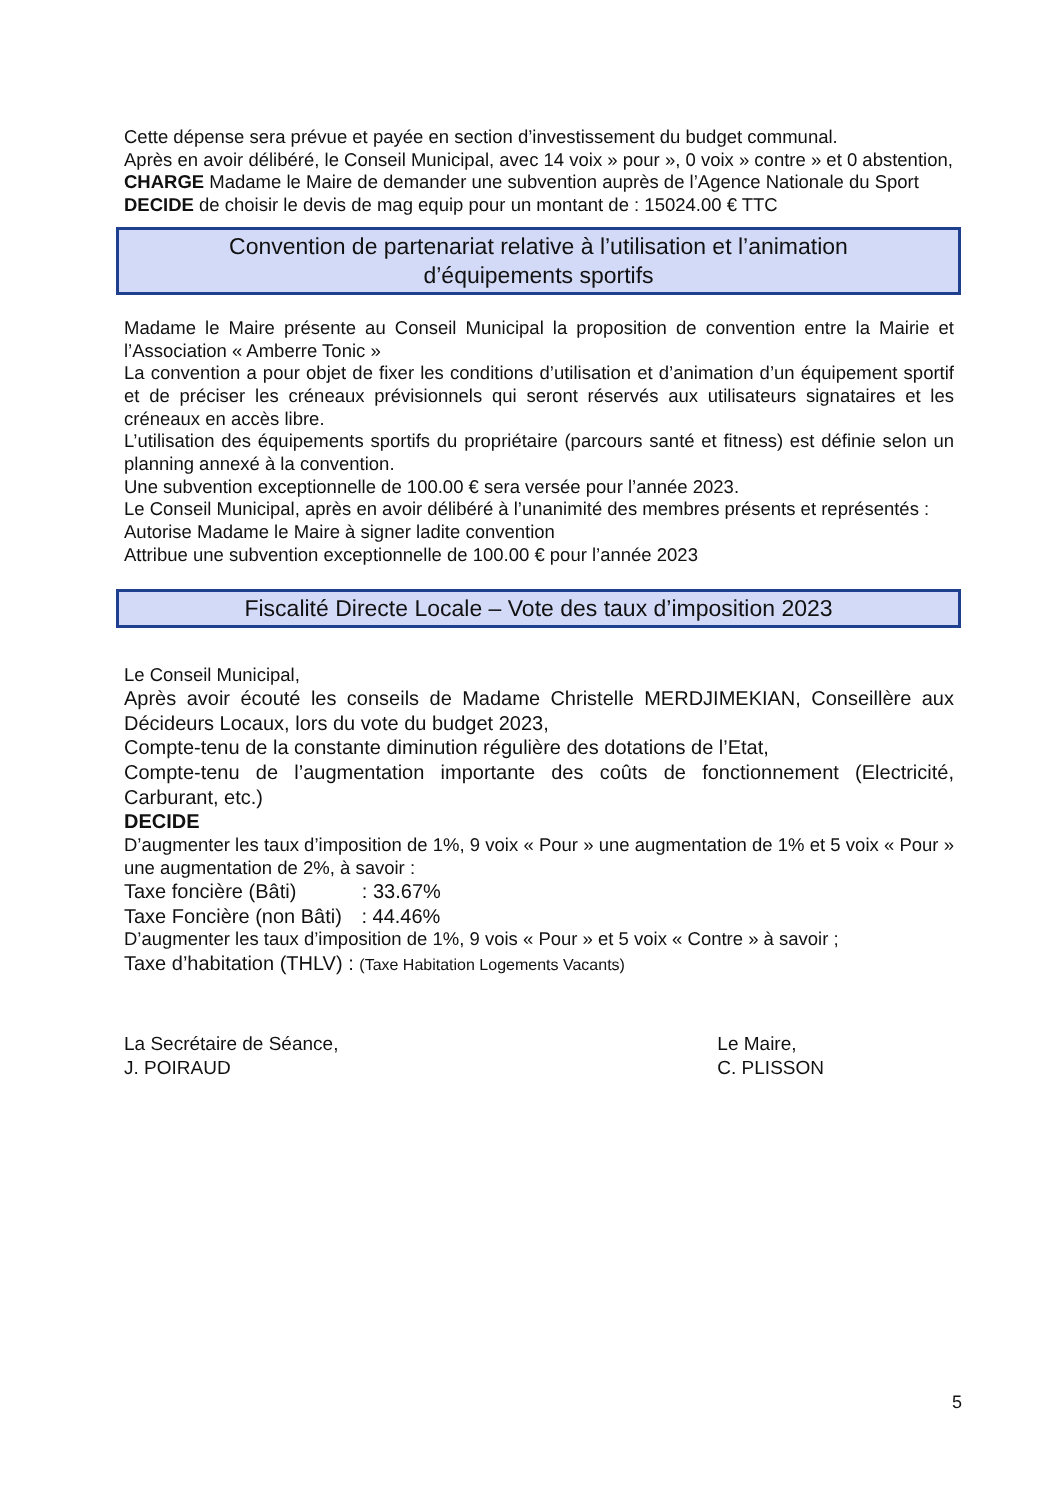Cette dépense sera prévue et payée en section d’investissement du budget communal.
Après en avoir délibéré, le Conseil Municipal, avec 14 voix » pour », 0 voix » contre » et 0 abstention,
CHARGE Madame le Maire de demander une subvention auprès de l’Agence Nationale du Sport
DECIDE de choisir le devis de mag equip pour un montant de : 15024.00 € TTC
Convention de partenariat relative à l’utilisation et l’animation
d’équipements sportifs
Madame le Maire présente au Conseil Municipal la proposition de convention entre la Mairie et l’Association « Amberre Tonic »
La convention a pour objet de fixer les conditions d’utilisation et d’animation d’un équipement sportif et de préciser les créneaux prévisionnels qui seront réservés aux utilisateurs signataires et les créneaux en accès libre.
L’utilisation des équipements sportifs du propriétaire (parcours santé et fitness) est définie selon un planning annexé à la convention.
Une subvention exceptionnelle de 100.00 € sera versée pour l’année 2023.
Le Conseil Municipal, après en avoir délibéré à l’unanimité des membres présents et représentés :
Autorise Madame le Maire à signer ladite convention
Attribue une subvention exceptionnelle de 100.00 € pour l’année 2023
Fiscalité Directe Locale – Vote des taux d’imposition 2023
Le Conseil Municipal,
Après avoir écouté les conseils de Madame Christelle MERDJIMEKIAN, Conseillère aux Décideurs Locaux, lors du vote du budget 2023,
Compte-tenu de la constante diminution régulière des dotations de l’Etat,
Compte-tenu de l’augmentation importante des coûts de fonctionnement (Electricité, Carburant, etc.)
DECIDE
D’augmenter les taux d’imposition de 1%, 9 voix « Pour » une augmentation de 1% et 5 voix « Pour » une augmentation de 2%, à savoir :
Taxe foncière (Bâti) : 33.67%
Taxe Foncière (non Bâti) : 44.46%
D’augmenter les taux d’imposition de 1%, 9 vois « Pour » et 5 voix « Contre » à savoir ;
Taxe d’habitation (THLV) : (Taxe Habitation Logements Vacants)
La Secrétaire de Séance,
J. POIRAUD
Le Maire,
C. PLISSON
5